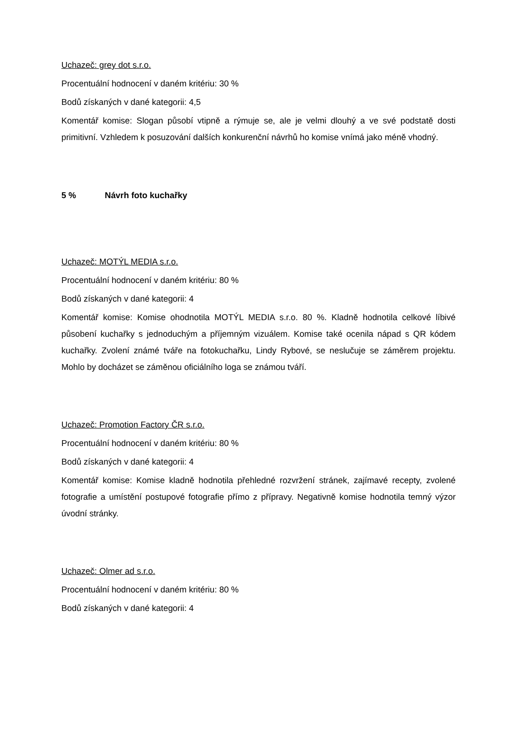Uchazeč: grey dot s.r.o.
Procentuální hodnocení v daném kritériu: 30 %
Bodů získaných v dané kategorii: 4,5
Komentář komise: Slogan působí vtipně a rýmuje se, ale je velmi dlouhý a ve své podstatě dosti primitivní. Vzhledem k posuzování dalších konkurenční návrhů ho komise vnímá jako méně vhodný.
5 % Návrh foto kuchařky
Uchazeč: MOTÝL MEDIA s.r.o.
Procentuální hodnocení v daném kritériu: 80 %
Bodů získaných v dané kategorii: 4
Komentář komise: Komise ohodnotila MOTÝL MEDIA s.r.o. 80 %. Kladně hodnotila celkové líbivé působení kuchařky s jednoduchým a příjemným vizuálem. Komise také ocenila nápad s QR kódem kuchařky. Zvolení známé tváře na fotokuchařku, Lindy Rybové, se neslučuje se záměrem projektu. Mohlo by docházet se záměnou oficiálního loga se známou tváří.
Uchazeč: Promotion Factory ČR s.r.o.
Procentuální hodnocení v daném kritériu: 80 %
Bodů získaných v dané kategorii: 4
Komentář komise: Komise kladně hodnotila přehledné rozvržení stránek, zajímavé recepty, zvolené fotografie a umístění postupové fotografie přímo z přípravy. Negativně komise hodnotila temný výzor úvodní stránky.
Uchazeč: Olmer ad s.r.o.
Procentuální hodnocení v daném kritériu: 80 %
Bodů získaných v dané kategorii: 4